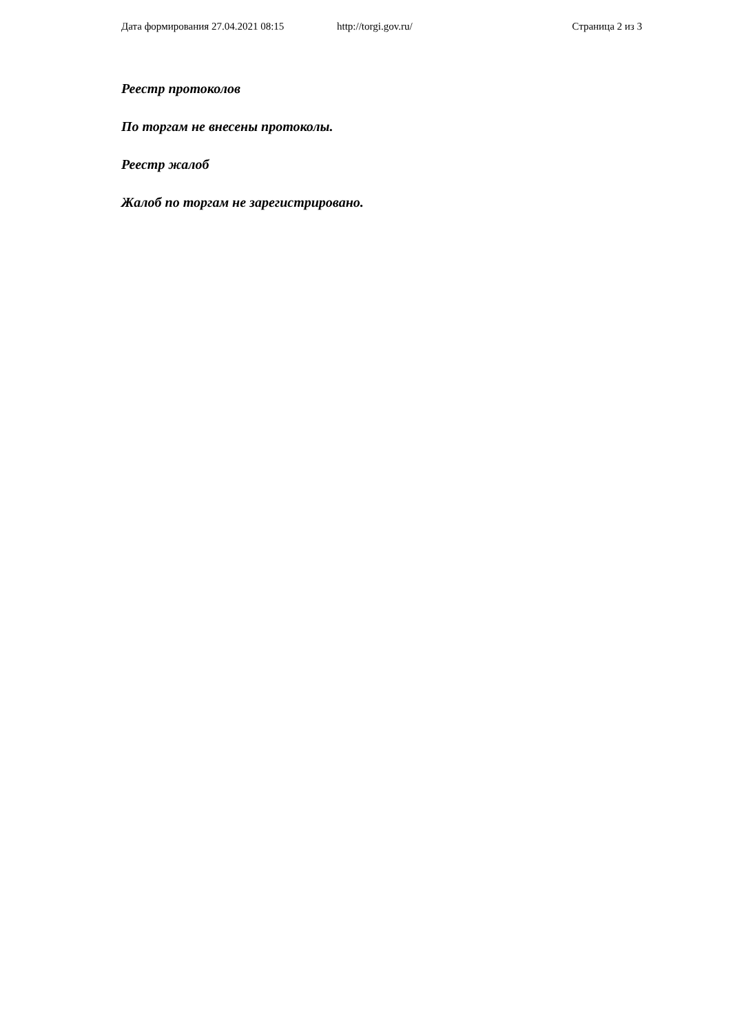Дата формирования 27.04.2021 08:15 http://torgi.gov.ru/ Страница 2 из 3
Реестр протоколов
По торгам не внесены протоколы.
Реестр жалоб
Жалоб по торгам не зарегистрировано.